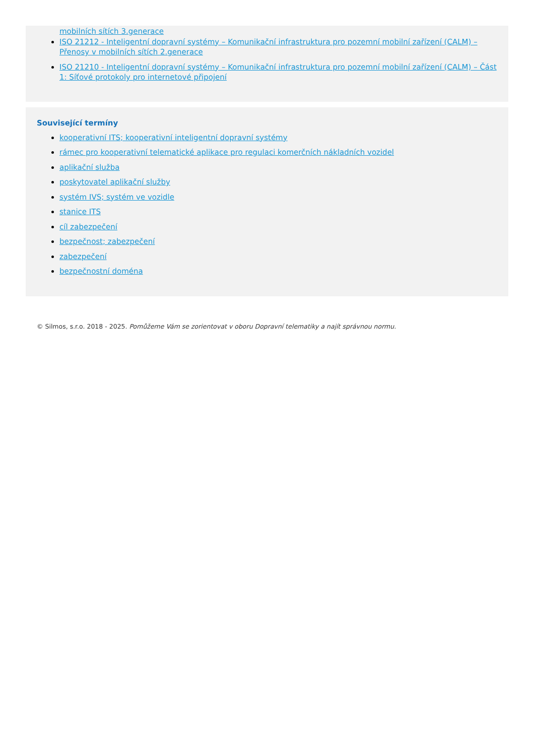mobilních sítích 3.generace
ISO 21212 - Inteligentní dopravní systémy – Komunikační infrastruktura pro pozemní mobilní zařízení (CALM) – Přenosy v mobilních sítích 2.generace
ISO 21210 - Inteligentní dopravní systémy – Komunikační infrastruktura pro pozemní mobilní zařízení (CALM) – Část 1: Síťové protokoly pro internetové připojení
Související termíny
kooperativní ITS; kooperativní inteligentní dopravní systémy
rámec pro kooperativní telematické aplikace pro regulaci komerčních nákladních vozidel
aplikační služba
poskytovatel aplikační služby
systém IVS; systém ve vozidle
stanice ITS
cíl zabezpečení
bezpečnost; zabezpečení
zabezpečení
bezpečnostní doména
© Silmos, s.r.o. 2018 - 2025. Pomůžeme Vám se zorientovat v oboru Dopravní telematiky a najít správnou normu.